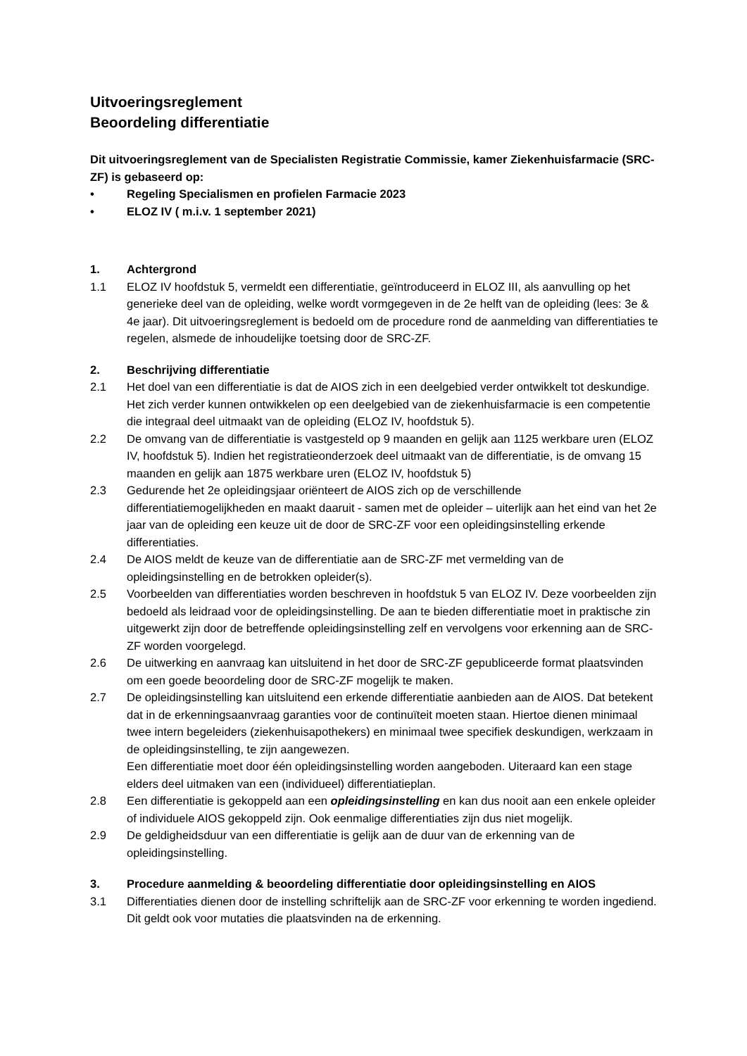Uitvoeringsreglement
Beoordeling differentiatie
Dit uitvoeringsreglement van de Specialisten Registratie Commissie, kamer Ziekenhuisfarmacie (SRC-ZF) is gebaseerd op:
• Regeling Specialismen en profielen Farmacie 2023
• ELOZ IV ( m.i.v. 1 september 2021)
1. Achtergrond
1.1 ELOZ IV hoofdstuk 5, vermeldt een differentiatie, geïntroduceerd in ELOZ III, als aanvulling op het generieke deel van de opleiding, welke wordt vormgegeven in de 2e helft van de opleiding (lees: 3e & 4e jaar). Dit uitvoeringsreglement is bedoeld om de procedure rond de aanmelding van differentiaties te regelen, alsmede de inhoudelijke toetsing door de SRC-ZF.
2. Beschrijving differentiatie
2.1 Het doel van een differentiatie is dat de AIOS zich in een deelgebied verder ontwikkelt tot deskundige. Het zich verder kunnen ontwikkelen op een deelgebied van de ziekenhuisfarmacie is een competentie die integraal deel uitmaakt van de opleiding (ELOZ IV, hoofdstuk 5).
2.2 De omvang van de differentiatie is vastgesteld op 9 maanden en gelijk aan 1125 werkbare uren (ELOZ IV, hoofdstuk 5). Indien het registratieonderzoek deel uitmaakt van de differentiatie, is de omvang 15 maanden en gelijk aan 1875 werkbare uren (ELOZ IV, hoofdstuk 5)
2.3 Gedurende het 2e opleidingsjaar oriënteert de AIOS zich op de verschillende differentiatiemogelijkheden en maakt daaruit - samen met de opleider – uiterlijk aan het eind van het 2e jaar van de opleiding een keuze uit de door de SRC-ZF voor een opleidingsinstelling erkende differentiaties.
2.4 De AIOS meldt de keuze van de differentiatie aan de SRC-ZF met vermelding van de opleidingsinstelling en de betrokken opleider(s).
2.5 Voorbeelden van differentiaties worden beschreven in hoofdstuk 5 van ELOZ IV. Deze voorbeelden zijn bedoeld als leidraad voor de opleidingsinstelling. De aan te bieden differentiatie moet in praktische zin uitgewerkt zijn door de betreffende opleidingsinstelling zelf en vervolgens voor erkenning aan de SRC-ZF worden voorgelegd.
2.6 De uitwerking en aanvraag kan uitsluitend in het door de SRC-ZF gepubliceerde format plaatsvinden om een goede beoordeling door de SRC-ZF mogelijk te maken.
2.7 De opleidingsinstelling kan uitsluitend een erkende differentiatie aanbieden aan de AIOS. Dat betekent dat in de erkenningsaanvraag garanties voor de continuïteit moeten staan. Hiertoe dienen minimaal twee intern begeleiders (ziekenhuisapothekers) en minimaal twee specifiek deskundigen, werkzaam in de opleidingsinstelling, te zijn aangewezen.
Een differentiatie moet door één opleidingsinstelling worden aangeboden. Uiteraard kan een stage elders deel uitmaken van een (individueel) differentiatieplan.
2.8 Een differentiatie is gekoppeld aan een opleidingsinstelling en kan dus nooit aan een enkele opleider of individuele AIOS gekoppeld zijn. Ook eenmalige differentiaties zijn dus niet mogelijk.
2.9 De geldigheidsduur van een differentiatie is gelijk aan de duur van de erkenning van de opleidingsinstelling.
3. Procedure aanmelding & beoordeling differentiatie door opleidingsinstelling en AIOS
3.1 Differentiaties dienen door de instelling schriftelijk aan de SRC-ZF voor erkenning te worden ingediend. Dit geldt ook voor mutaties die plaatsvinden na de erkenning.